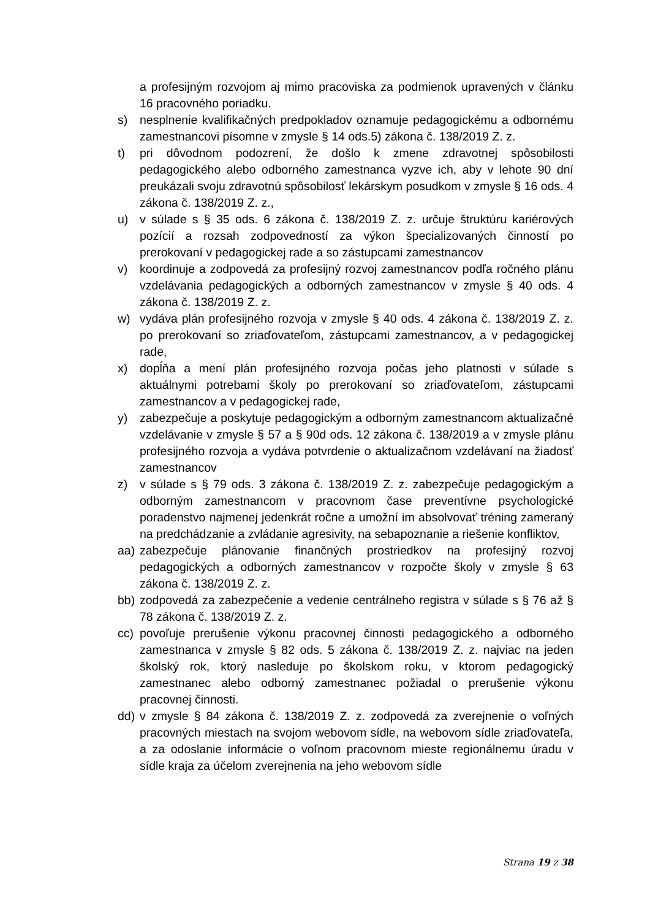a profesijným rozvojom aj mimo pracoviska za podmienok upravených v článku 16 pracovného poriadku.
s) nesplnenie kvalifikačných predpokladov oznamuje pedagogickému a odbornému zamestnancovi písomne v zmysle § 14 ods.5) zákona č. 138/2019 Z. z.
t) pri dôvodnom podozrení, že došlo k zmene zdravotnej spôsobilosti pedagogického alebo odborného zamestnanca vyzve ich, aby v lehote 90 dní preukázali svoju zdravotnú spôsobilosť lekárskym posudkom v zmysle § 16 ods. 4 zákona č. 138/2019 Z. z.,
u) v súlade s § 35 ods. 6 zákona č. 138/2019 Z. z. určuje štruktúru kariérových pozícií a rozsah zodpovedností za výkon špecializovaných činností po prerokovaní v pedagogickej rade a so zástupcami zamestnancov
v) koordinuje a zodpovedá za profesijný rozvoj zamestnancov podľa ročného plánu vzdelávania pedagogických a odborných zamestnancov v zmysle § 40 ods. 4 zákona č. 138/2019 Z. z.
w) vydáva plán profesijného rozvoja v zmysle § 40 ods. 4 zákona č. 138/2019 Z. z. po prerokovaní so zriaďovateľom, zástupcami zamestnancov, a v pedagogickej rade,
x) dopĺňa a mení plán profesijného rozvoja počas jeho platnosti v súlade s aktuálnymi potrebami školy po prerokovaní so zriaďovateľom, zástupcami zamestnancov a v pedagogickej rade,
y) zabezpečuje a poskytuje pedagogickým a odborným zamestnancom aktualizačné vzdelávanie v zmysle § 57 a § 90d ods. 12 zákona č. 138/2019 a v zmysle plánu profesijného rozvoja a vydáva potvrdenie o aktualizačnom vzdelávaní na žiadosť zamestnancov
z) v súlade s § 79 ods. 3 zákona č. 138/2019 Z. z. zabezpečuje pedagogickým a odborným zamestnancom v pracovnom čase preventívne psychologické poradenstvo najmenej jedenkrát ročne a umožní im absolvovať tréning zameraný na predchádzanie a zvládanie agresivity, na sebapoznanie a riešenie konfliktov,
aa) zabezpečuje plánovanie finančných prostriedkov na profesijný rozvoj pedagogických a odborných zamestnancov v rozpočte školy v zmysle § 63 zákona č. 138/2019 Z. z.
bb) zodpovedá za zabezpečenie a vedenie centrálneho registra v súlade s § 76 až § 78 zákona č. 138/2019 Z. z.
cc) povoľuje prerušenie výkonu pracovnej činnosti pedagogického a odborného zamestnanca v zmysle § 82 ods. 5 zákona č. 138/2019 Z. z. najviac na jeden školský rok, ktorý nasleduje po školskom roku, v ktorom pedagogický zamestnanec alebo odborný zamestnanec požiadal o prerušenie výkonu pracovnej činnosti.
dd) v zmysle § 84 zákona č. 138/2019 Z. z. zodpovedá za zverejnenie o voľných pracovných miestach na svojom webovom sídle, na webovom sídle zriaďovateľa, a za odoslanie informácie o voľnom pracovnom mieste regionálnemu úradu v sídle kraja za účelom zverejnenia na jeho webovom sídle
Strana 19 z 38